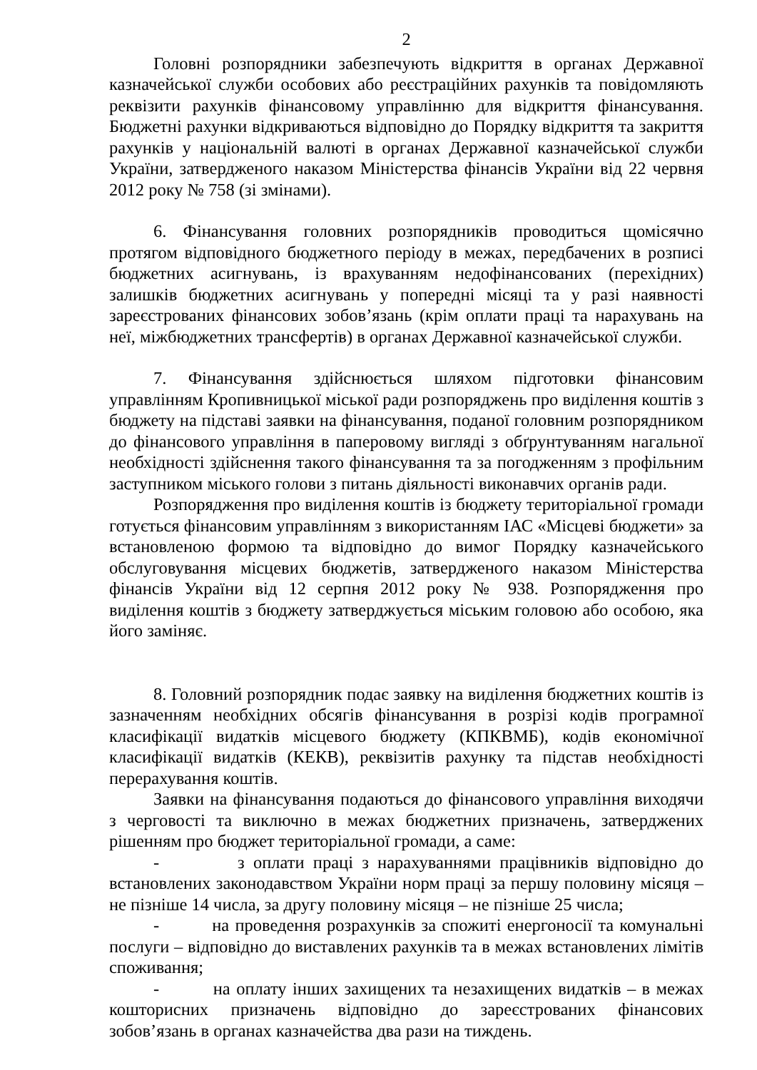2
Головні розпорядники забезпечують відкриття в органах Державної казначейської служби особових або реєстраційних рахунків та повідомляють реквізити рахунків фінансовому управлінню для відкриття фінансування. Бюджетні рахунки відкриваються відповідно до Порядку відкриття та закриття рахунків у національній валюті в органах Державної казначейської служби України, затвердженого наказом Міністерства фінансів України від 22 червня 2012 року № 758 (зі змінами).
6. Фінансування головних розпорядників проводиться щомісячно протягом відповідного бюджетного періоду в межах, передбачених в розписі бюджетних асигнувань, із врахуванням недофінансованих (перехідних) залишків бюджетних асигнувань у попередні місяці та у разі наявності зареєстрованих фінансових зобов’язань (крім оплати праці та нарахувань на неї, міжбюджетних трансфертів) в органах Державної казначейської служби.
7. Фінансування здійснюється шляхом підготовки фінансовим управлінням Кропивницької міської ради розпоряджень про виділення коштів з бюджету на підставі заявки на фінансування, поданої головним розпорядником до фінансового управління в паперовому вигляді з обґрунтуванням нагальної необхідності здійснення такого фінансування та за погодженням з профільним заступником міського голови з питань діяльності виконавчих органів ради.
Розпорядження про виділення коштів із бюджету територіальної громади готується фінансовим управлінням з використанням ІАС «Місцеві бюджети» за встановленою формою та відповідно до вимог Порядку казначейського обслуговування місцевих бюджетів, затвердженого наказом Міністерства фінансів України від 12 серпня 2012 року № 938. Розпорядження про виділення коштів з бюджету затверджується міським головою або особою, яка його заміняє.
8. Головний розпорядник подає заявку на виділення бюджетних коштів із зазначенням необхідних обсягів фінансування в розрізі кодів програмної класифікації видатків місцевого бюджету (КПКВМБ), кодів економічної класифікації видатків (КЕКВ), реквізитів рахунку та підстав необхідності перерахування коштів.
Заявки на фінансування подаються до фінансового управління виходячи з черговості та виключно в межах бюджетних призначень, затверджених рішенням про бюджет територіальної громади, а саме:
- з оплати праці з нарахуваннями працівників відповідно до встановлених законодавством України норм праці за першу половину місяця – не пізніше 14 числа, за другу половину місяця – не пізніше 25 числа;
- на проведення розрахунків за спожиті енергоносії та комунальні послуги – відповідно до виставлених рахунків та в межах встановлених лімітів споживання;
- на оплату інших захищених та незахищених видатків – в межах кошторисних призначень відповідно до зареєстрованих фінансових зобов’язань в органах казначейства два рази на тиждень.